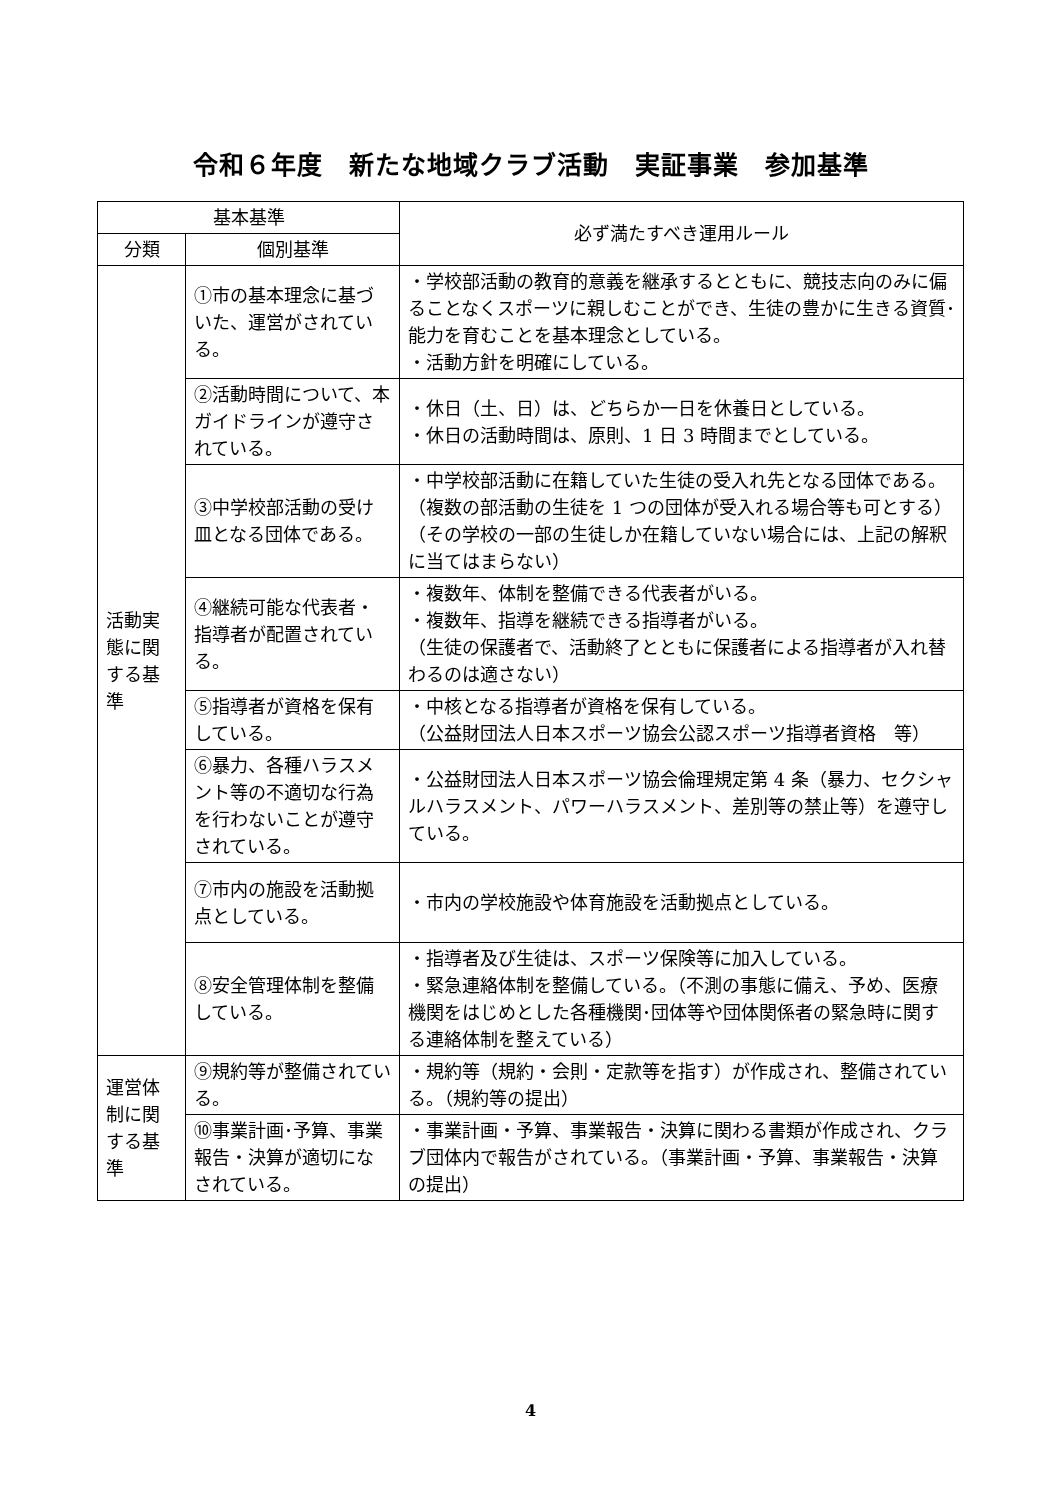令和６年度　新たな地域クラブ活動　実証事業　参加基準
| 基本基準 | | 必ず満たすべき運用ルール |
| --- | --- | --- |
| 分類 | 個別基準 | |
| 活動実態に関する基準 | ①市の基本理念に基づいた、運営がされている。 | ・学校部活動の教育的意義を継承するとともに、競技志向のみに偏ることなくスポーツに親しむことができ、生徒の豊かに生きる資質･能力を育むことを基本理念としている。 ・活動方針を明確にしている。 |
| | ②活動時間について、本ガイドラインが遵守されている。 | ・休日（土、日）は、どちらか一日を休養日としている。 ・休日の活動時間は、原則、1 日 3 時間までとしている。 |
| | ③中学校部活動の受け皿となる団体である。 | ・中学校部活動に在籍していた生徒の受入れ先となる団体である。（複数の部活動の生徒を 1 つの団体が受入れる場合等も可とする）（その学校の一部の生徒しか在籍していない場合には、上記の解釈に当てはまらない） |
| | ④継続可能な代表者・指導者が配置されている。 | ・複数年、体制を整備できる代表者がいる。 ・複数年、指導を継続できる指導者がいる。 （生徒の保護者で、活動終了とともに保護者による指導者が入れ替わるのは適さない） |
| | ⑤指導者が資格を保有している。 | ・中核となる指導者が資格を保有している。 （公益財団法人日本スポーツ協会公認スポーツ指導者資格 等） |
| | ⑥暴力、各種ハラスメント等の不適切な行為を行わないことが遵守されている。 | ・公益財団法人日本スポーツ協会倫理規定第 4 条（暴力、セクシャルハラスメント、パワーハラスメント、差別等の禁止等）を遵守している。 |
| | ⑦市内の施設を活動拠点としている。 | ・市内の学校施設や体育施設を活動拠点としている。 |
| | ⑧安全管理体制を整備している。 | ・指導者及び生徒は、スポーツ保険等に加入している。 ・緊急連絡体制を整備している。（不測の事態に備え、予め、医療機関をはじめとした各種機関･団体等や団体関係者の緊急時に関する連絡体制を整えている） |
| 運営体制に関する基準 | ⑨規約等が整備されている。 | ・規約等（規約・会則・定款等を指す）が作成され、整備されている。（規約等の提出） |
| | ⑩事業計画･予算、事業報告・決算が適切になされている。 | ・事業計画・予算、事業報告・決算に関わる書類が作成され、クラブ団体内で報告がされている。（事業計画・予算、事業報告・決算の提出） |
4